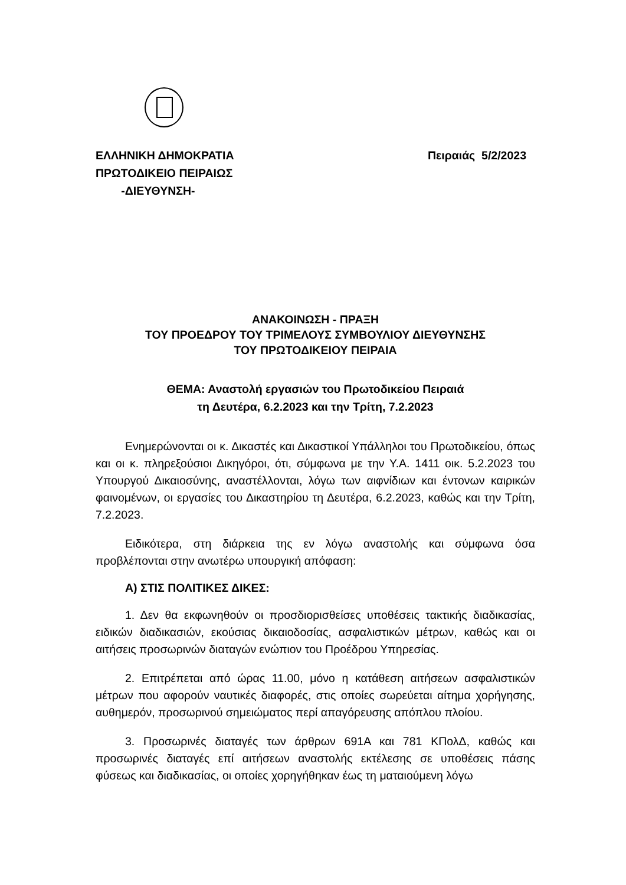Πειραιάς 5/2/2023 ΕΛΛΗΝΙΚΗ ΔΗΜΟΚΡΑΤΙΑ
ΠΡΩΤΟΔΙΚΕΙΟ ΠΕΙΡΑΙΩΣ
-ΔΙΕΥΘΥΝΣΗ-
ΑΝΑΚΟΙΝΩΣΗ - ΠΡΑΞΗ
ΤΟΥ ΠΡΟΕΔΡΟΥ ΤΟΥ ΤΡΙΜΕΛΟΥΣ ΣΥΜΒΟΥΛΙΟΥ ΔΙΕΥΘΥΝΣΗΣ
ΤΟΥ ΠΡΩΤΟΔΙΚΕΙΟΥ ΠΕΙΡΑΙΑ
ΘΕΜΑ: Αναστολή εργασιών του Πρωτοδικείου Πειραιά
τη Δευτέρα, 6.2.2023 και την Τρίτη, 7.2.2023
Ενημερώνονται οι κ. Δικαστές και Δικαστικοί Υπάλληλοι του Πρωτοδικείου, όπως και οι κ. πληρεξούσιοι Δικηγόροι, ότι, σύμφωνα με την Υ.Α. 1411 οικ. 5.2.2023 του Υπουργού Δικαιοσύνης, αναστέλλονται, λόγω των αιφνίδιων και έντονων καιρικών φαινομένων, οι εργασίες του Δικαστηρίου τη Δευτέρα, 6.2.2023, καθώς και την Τρίτη, 7.2.2023.
Ειδικότερα, στη διάρκεια της εν λόγω αναστολής και σύμφωνα όσα προβλέπονται στην ανωτέρω υπουργική απόφαση:
Α) ΣΤΙΣ ΠΟΛΙΤΙΚΕΣ ΔΙΚΕΣ:
1. Δεν θα εκφωνηθούν οι προσδιορισθείσες υποθέσεις τακτικής διαδικασίας, ειδικών διαδικασιών, εκούσιας δικαιοδοσίας, ασφαλιστικών μέτρων, καθώς και οι αιτήσεις προσωρινών διαταγών ενώπιον του Προέδρου Υπηρεσίας.
2. Επιτρέπεται από ώρας 11.00, μόνο η κατάθεση αιτήσεων ασφαλιστικών μέτρων που αφορούν ναυτικές διαφορές, στις οποίες σωρεύεται αίτημα χορήγησης, αυθημερόν, προσωρινού σημειώματος περί απαγόρευσης απόπλου πλοίου.
3. Προσωρινές διαταγές των άρθρων 691Α και 781 ΚΠολΔ, καθώς και προσωρινές διαταγές επί αιτήσεων αναστολής εκτέλεσης σε υποθέσεις πάσης φύσεως και διαδικασίας, οι οποίες χορηγήθηκαν έως τη ματαιούμενη λόγω